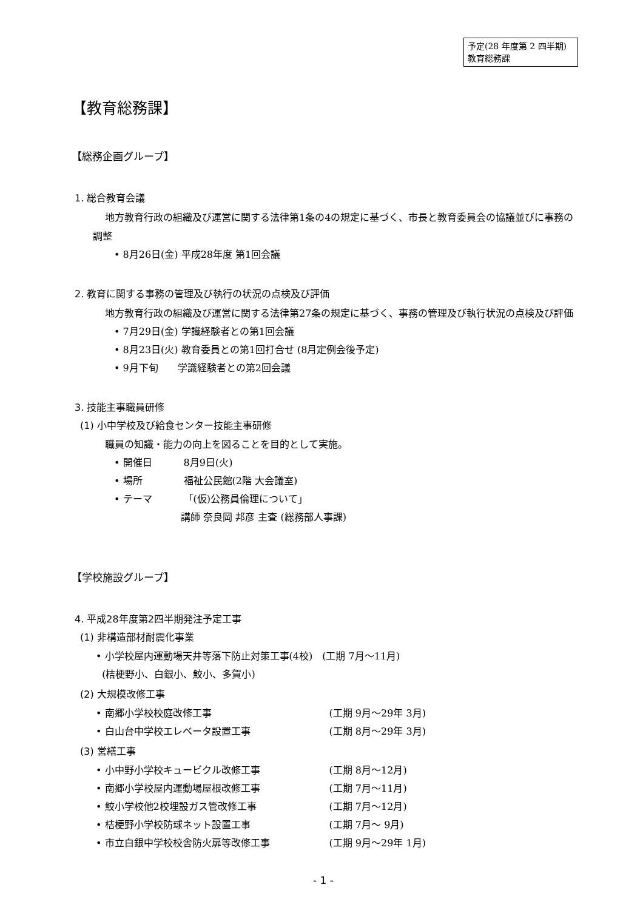予定(28 年度第 2 四半期)
教育総務課
【教育総務課】
【総務企画グループ】
1. 総合教育会議
地方教育行政の組織及び運営に関する法律第1条の4の規定に基づく、市長と教育委員会の協議並びに事務の調整
• 8月26日(金) 平成28年度 第1回会議
2. 教育に関する事務の管理及び執行の状況の点検及び評価
地方教育行政の組織及び運営に関する法律第27条の規定に基づく、事務の管理及び執行状況の点検及び評価
• 7月29日(金) 学識経験者との第1回会議
• 8月23日(火) 教育委員との第1回打合せ (8月定例会後予定)
• 9月下旬　　学識経験者との第2回会議
3. 技能主事職員研修
(1) 小中学校及び給食センター技能主事研修
職員の知識・能力の向上を図ることを目的として実施。
• 開催日 8月9日(火)
• 場所 福祉公民館(2階 大会議室)
• テーマ 「(仮)公務員倫理について」
講師 奈良岡 邦彦 主査 (総務部人事課)
【学校施設グループ】
4. 平成28年度第2四半期発注予定工事
(1) 非構造部材耐震化事業
• 小学校屋内運動場天井等落下防止対策工事(4校)　(工期 7月～11月)
(桔梗野小、白銀小、鮫小、多賀小)
(2) 大規模改修工事
• 南郷小学校校庭改修工事 (工期 9月～29年 3月)
• 白山台中学校エレベータ設置工事 (工期 8月～29年 3月)
(3) 営繕工事
• 小中野小学校キュービクル改修工事 (工期 8月～12月)
• 南郷小学校屋内運動場屋根改修工事 (工期 7月～11月)
• 鮫小学校他2校埋設ガス管改修工事 (工期 7月～12月)
• 桔梗野小学校防球ネット設置工事 (工期 7月～ 9月)
• 市立白銀中学校校舎防火扉等改修工事 (工期 9月～29年 1月)
- 1 -